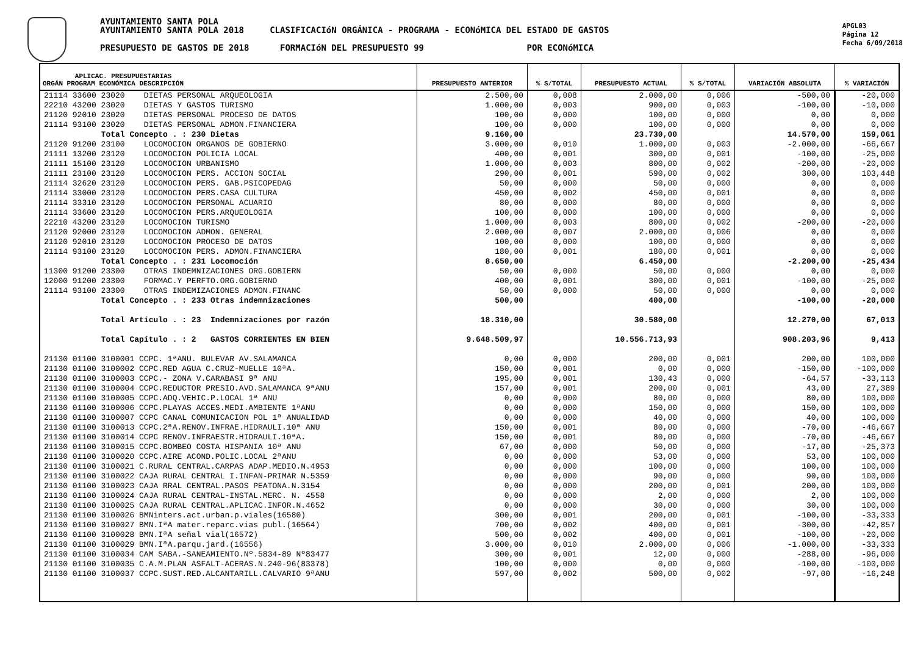AYUNTAMIENTO SANTA POLA
AYUNTAMIENTO SANTA POLA 2018 CLASIFICACIóN ORGÁNICA - PROGRAMA - ECONóMICA DEL ESTADO DE GASTOS
PRESUPUESTO DE GASTOS DE 2018 FORMACIóN DEL PRESUPUESTO 99 POR ECONóMICA
APGL03
Página 12
Fecha 6/09/2018
| APLICAC. PRESUPUESTARIAS ORGÁN PROGRAM ECONÓMICA DESCRIPCIÓN | PRESUPUESTO ANTERIOR | % S/TOTAL | PRESUPUESTO ACTUAL | % S/TOTAL | VARIACIÓN ABSOLUTA | % VARIACIÓN |
| --- | --- | --- | --- | --- | --- | --- |
| 21114 33600 23020 DIETAS PERSONAL ARQUEOLOGIA | 2.500,00 | 0,008 | 2.000,00 | 0,006 | -500,00 | -20,000 |
| 22210 43200 23020 DIETAS Y GASTOS TURISMO | 1.000,00 | 0,003 | 900,00 | 0,003 | -100,00 | -10,000 |
| 21120 92010 23020 DIETAS PERSONAL PROCESO DE DATOS | 100,00 | 0,000 | 100,00 | 0,000 | 0,00 | 0,000 |
| 21114 93100 23020 DIETAS PERSONAL ADMON.FINANCIERA | 100,00 | 0,000 | 100,00 | 0,000 | 0,00 | 0,000 |
| Total Concepto . : 230 Dietas | 9.160,00 | | 23.730,00 | | 14.570,00 | 159,061 |
| 21120 91200 23100 LOCOMOCION ORGANOS DE GOBIERNO | 3.000,00 | 0,010 | 1.000,00 | 0,003 | -2.000,00 | -66,667 |
| 21111 13200 23120 LOCOMOCION POLICIA LOCAL | 400,00 | 0,001 | 300,00 | 0,001 | -100,00 | -25,000 |
| 21111 15100 23120 LOCOMOCION URBANISMO | 1.000,00 | 0,003 | 800,00 | 0,002 | -200,00 | -20,000 |
| 21111 23100 23120 LOCOMOCION PERS. ACCION SOCIAL | 290,00 | 0,001 | 590,00 | 0,002 | 300,00 | 103,448 |
| 21114 32620 23120 LOCOMOCION PERS. GAB.PSICOPEDAG | 50,00 | 0,000 | 50,00 | 0,000 | 0,00 | 0,000 |
| 21114 33000 23120 LOCOMOCION PERS.CASA CULTURA | 450,00 | 0,002 | 450,00 | 0,001 | 0,00 | 0,000 |
| 21114 33310 23120 LOCOMOCION PERSONAL ACUARIO | 80,00 | 0,000 | 80,00 | 0,000 | 0,00 | 0,000 |
| 21114 33600 23120 LOCOMOCION PERS.ARQUEOLOGIA | 100,00 | 0,000 | 100,00 | 0,000 | 0,00 | 0,000 |
| 22210 43200 23120 LOCOMOCION TURISMO | 1.000,00 | 0,003 | 800,00 | 0,002 | -200,00 | -20,000 |
| 21120 92000 23120 LOCOMOCION ADMON. GENERAL | 2.000,00 | 0,007 | 2.000,00 | 0,006 | 0,00 | 0,000 |
| 21120 92010 23120 LOCOMOCION PROCESO DE DATOS | 100,00 | 0,000 | 100,00 | 0,000 | 0,00 | 0,000 |
| 21114 93100 23120 LOCOMOCION PERS. ADMON.FINANCIERA | 180,00 | 0,001 | 180,00 | 0,001 | 0,00 | 0,000 |
| Total Concepto . : 231 Locomoción | 8.650,00 | | 6.450,00 | | -2.200,00 | -25,434 |
| 11300 91200 23300 OTRAS INDEMNIZACIONES ORG.GOBIERN | 50,00 | 0,000 | 50,00 | 0,000 | 0,00 | 0,000 |
| 12000 91200 23300 FORMAC.Y PERFTO.ORG.GOBIERNO | 400,00 | 0,001 | 300,00 | 0,001 | -100,00 | -25,000 |
| 21114 93100 23300 OTRAS INDEMIZACIONES ADMON.FINANC | 50,00 | 0,000 | 50,00 | 0,000 | 0,00 | 0,000 |
| Total Concepto . : 233 Otras indemnizaciones | 500,00 | | 400,00 | | -100,00 | -20,000 |
| Total Artículo . : 23 Indemnizaciones por razón | 18.310,00 | | 30.580,00 | | 12.270,00 | 67,013 |
| Total Capítulo . : 2 GASTOS CORRIENTES EN BIEN | 9.648.509,97 | | 10.556.713,93 | | 908.203,96 | 9,413 |
| 21130 01100 3100001 CCPC. 1ªANU. BULEVAR AV.SALAMANCA | 0,00 | 0,000 | 200,00 | 0,001 | 200,00 | 100,000 |
| 21130 01100 3100002 CCPC.RED AGUA C.CRUZ-MUELLE 10ªA. | 150,00 | 0,001 | 0,00 | 0,000 | -150,00 | -100,000 |
| 21130 01100 3100003 CCPC.- ZONA V.CARABASI 9ª ANU | 195,00 | 0,001 | 130,43 | 0,000 | -64,57 | -33,113 |
| 21130 01100 3100004 CCPC.REDUCTOR PRESIO.AVD.SALAMANCA 9ªANU | 157,00 | 0,001 | 200,00 | 0,001 | 43,00 | 27,389 |
| 21130 01100 3100005 CCPC.ADQ.VEHIC.P.LOCAL 1ª ANU | 0,00 | 0,000 | 80,00 | 0,000 | 80,00 | 100,000 |
| 21130 01100 3100006 CCPC.PLAYAS ACCES.MEDI.AMBIENTE 1ªANU | 0,00 | 0,000 | 150,00 | 0,000 | 150,00 | 100,000 |
| 21130 01100 3100007 CCPC CANAL COMUNICACION POL 1ª ANUALIDAD | 0,00 | 0,000 | 40,00 | 0,000 | 40,00 | 100,000 |
| 21130 01100 3100013 CCPC.2ªA.RENOV.INFRAE.HIDRAULI.10ª ANU | 150,00 | 0,001 | 80,00 | 0,000 | -70,00 | -46,667 |
| 21130 01100 3100014 CCPC RENOV.INFRAESTR.HIDRAULI.10ªA. | 150,00 | 0,001 | 80,00 | 0,000 | -70,00 | -46,667 |
| 21130 01100 3100015 CCPC.BOMBEO COSTA HISPANIA 10ª ANU | 67,00 | 0,000 | 50,00 | 0,000 | -17,00 | -25,373 |
| 21130 01100 3100020 CCPC.AIRE ACOND.POLIC.LOCAL 2ªANU | 0,00 | 0,000 | 53,00 | 0,000 | 53,00 | 100,000 |
| 21130 01100 3100021 C.RURAL CENTRAL.CARPAS ADAP.MEDIO.N.4953 | 0,00 | 0,000 | 100,00 | 0,000 | 100,00 | 100,000 |
| 21130 01100 3100022 CAJA RURAL CENTRAL I.INFAN-PRIMAR N.5359 | 0,00 | 0,000 | 90,00 | 0,000 | 90,00 | 100,000 |
| 21130 01100 3100023 CAJA RRAL CENTRAL.PASOS PEATONA.N.3154 | 0,00 | 0,000 | 200,00 | 0,001 | 200,00 | 100,000 |
| 21130 01100 3100024 CAJA RURAL CENTRAL-INSTAL.MERC. N. 4558 | 0,00 | 0,000 | 2,00 | 0,000 | 2,00 | 100,000 |
| 21130 01100 3100025 CAJA RURAL CENTRAL.APLICAC.INFOR.N.4652 | 0,00 | 0,000 | 30,00 | 0,000 | 30,00 | 100,000 |
| 21130 01100 3100026 BMNinters.act.urban.p.viales(16580) | 300,00 | 0,001 | 200,00 | 0,001 | -100,00 | -33,333 |
| 21130 01100 3100027 BMN.IªA mater.reparc.vias publ.(16564) | 700,00 | 0,002 | 400,00 | 0,001 | -300,00 | -42,857 |
| 21130 01100 3100028 BMN.IªA señal vial(16572) | 500,00 | 0,002 | 400,00 | 0,001 | -100,00 | -20,000 |
| 21130 01100 3100029 BMN.IªA.parqu.jard.(16556) | 3.000,00 | 0,010 | 2.000,00 | 0,006 | -1.000,00 | -33,333 |
| 21130 01100 3100034 CAM SABA.-SANEAMIENTO.Nº.5834-89 Nº83477 | 300,00 | 0,001 | 12,00 | 0,000 | -288,00 | -96,000 |
| 21130 01100 3100035 C.A.M.PLAN ASFALT-ACERAS.N.240-96(83378) | 100,00 | 0,000 | 0,00 | 0,000 | -100,00 | -100,000 |
| 21130 01100 3100037 CCPC.SUST.RED.ALCANTARILL.CALVARIO 9ªANU | 597,00 | 0,002 | 500,00 | 0,002 | -97,00 | -16,248 |